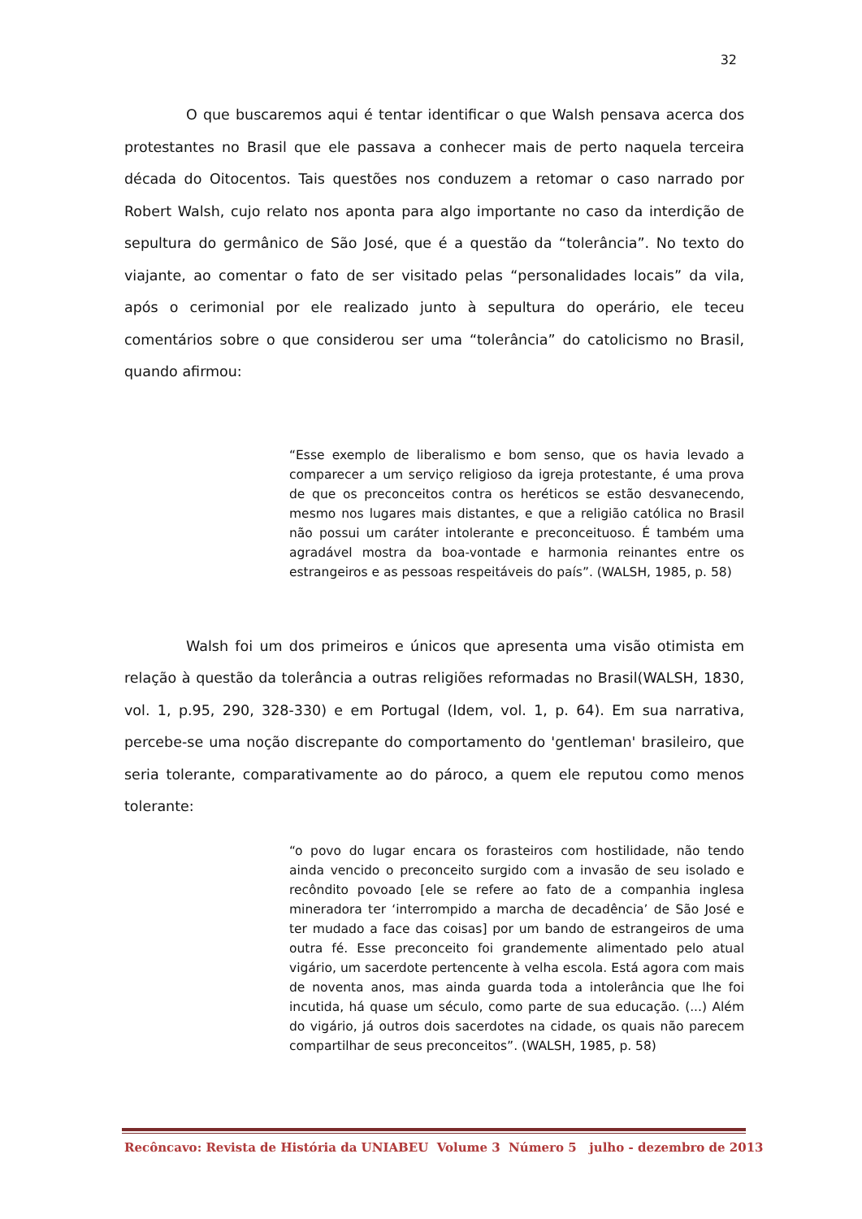32
O que buscaremos aqui é tentar identificar o que Walsh pensava acerca dos protestantes no Brasil que ele passava a conhecer mais de perto naquela terceira década do Oitocentos. Tais questões nos conduzem a retomar o caso narrado por Robert Walsh, cujo relato nos aponta para algo importante no caso da interdição de sepultura do germânico de São José, que é a questão da “tolerância”. No texto do viajante, ao comentar o fato de ser visitado pelas “personalidades locais” da vila, após o cerimonial por ele realizado junto à sepultura do operário, ele teceu comentários sobre o que considerou ser uma “tolerância” do catolicismo no Brasil, quando afirmou:
“Esse exemplo de liberalismo e bom senso, que os havia levado a comparecer a um serviço religioso da igreja protestante, é uma prova de que os preconceitos contra os heréticos se estão desvanecendo, mesmo nos lugares mais distantes, e que a religião católica no Brasil não possui um caráter intolerante e preconceituoso. É também uma agradável mostra da boa-vontade e harmonia reinantes entre os estrangeiros e as pessoas respeitáveis do país”. (WALSH, 1985, p. 58)
Walsh foi um dos primeiros e únicos que apresenta uma visão otimista em relação à questão da tolerância a outras religiões reformadas no Brasil(WALSH, 1830, vol. 1, p.95, 290, 328-330) e em Portugal (Idem, vol. 1, p. 64). Em sua narrativa, percebe-se uma noção discrepante do comportamento do 'gentleman' brasileiro, que seria tolerante, comparativamente ao do pároco, a quem ele reputou como menos tolerante:
“o povo do lugar encara os forasteiros com hostilidade, não tendo ainda vencido o preconceito surgido com a invasão de seu isolado e recôndito povoado [ele se refere ao fato de a companhia inglesa mineradora ter ‘interrompido a marcha de decadência’ de São José e ter mudado a face das coisas] por um bando de estrangeiros de uma outra fé. Esse preconceito foi grandemente alimentado pelo atual vigário, um sacerdote pertencente à velha escola. Está agora com mais de noventa anos, mas ainda guarda toda a intolerância que lhe foi incutida, há quase um século, como parte de sua educação. (...) Além do vigário, já outros dois sacerdotes na cidade, os quais não parecem compartilhar de seus preconceitos”. (WALSH, 1985, p. 58)
Recôncavo: Revista de História da UNIABEU Volume 3 Número 5 julho - dezembro de 2013